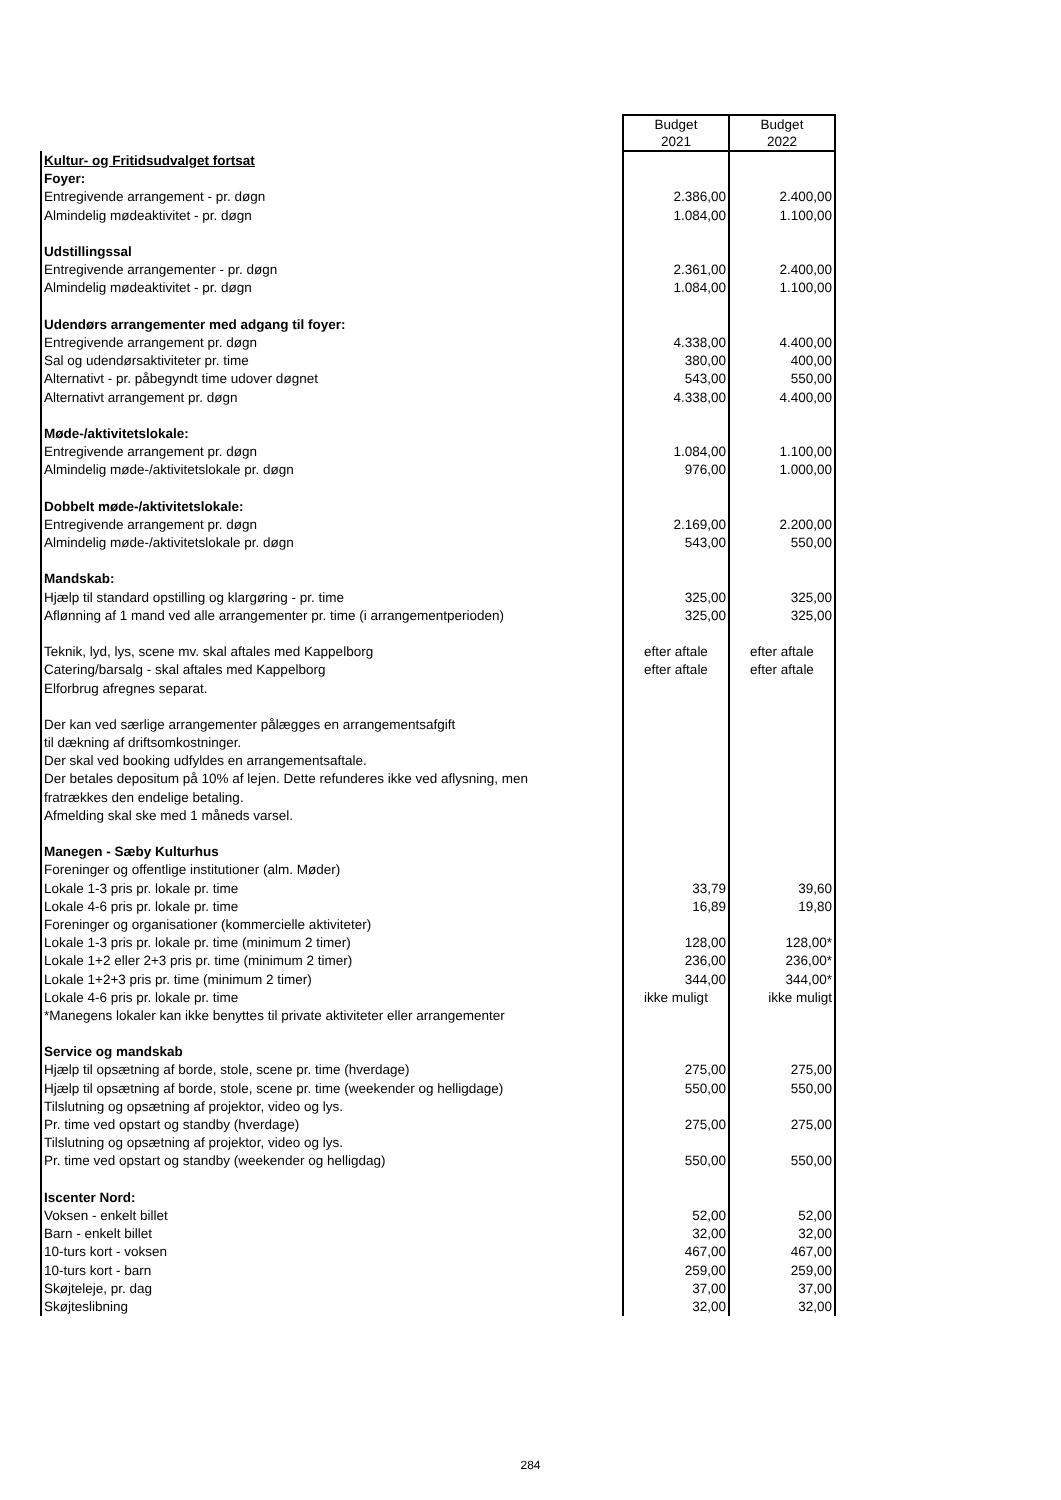| | Budget 2021 | Budget 2022 |
| Kultur- og Fritidsudvalget fortsat | | |
| Foyer: | | |
| Entregivende arrangement - pr. døgn | 2.386,00 | 2.400,00 |
| Almindelig mødeaktivitet - pr. døgn | 1.084,00 | 1.100,00 |
| Udstillingssal | | |
| Entregivende arrangementer - pr. døgn | 2.361,00 | 2.400,00 |
| Almindelig mødeaktivitet - pr. døgn | 1.084,00 | 1.100,00 |
| Udendørs arrangementer med adgang til foyer: | | |
| Entregivende arrangement pr. døgn | 4.338,00 | 4.400,00 |
| Sal og udendørsaktiviteter pr. time | 380,00 | 400,00 |
| Alternativt - pr. påbegyndt time udover døgnet | 543,00 | 550,00 |
| Alternativt arrangement pr. døgn | 4.338,00 | 4.400,00 |
| Møde-/aktivitetslokale: | | |
| Entregivende arrangement pr. døgn | 1.084,00 | 1.100,00 |
| Almindelig møde-/aktivitetslokale pr. døgn | 976,00 | 1.000,00 |
| Dobbelt møde-/aktivitetslokale: | | |
| Entregivende arrangement pr. døgn | 2.169,00 | 2.200,00 |
| Almindelig møde-/aktivitetslokale pr. døgn | 543,00 | 550,00 |
| Mandskab: | | |
| Hjælp til standard opstilling og klargøring - pr. time | 325,00 | 325,00 |
| Aflønning af 1 mand ved alle arrangementer pr. time (i arrangementperioden) | 325,00 | 325,00 |
| Teknik, lyd, lys, scene mv. skal aftales med Kappelborg | efter aftale | efter aftale |
| Catering/barsalg - skal aftales med Kappelborg | efter aftale | efter aftale |
| Elforbrug afregnes separat. | | |
| Der kan ved særlige arrangementer pålægges en arrangementsafgift | | |
| til dækning af driftsomkostninger. | | |
| Der skal ved booking udfyldes en arrangementsaftale. | | |
| Der betales depositum på 10% af lejen. Dette refunderes ikke ved aflysning, men | | |
| fratrækkes den endelige betaling. | | |
| Afmelding skal ske med 1 måneds varsel. | | |
| Manegen - Sæby Kulturhus | | |
| Foreninger og offentlige institutioner (alm. Møder) | | |
| Lokale 1-3 pris pr. lokale pr. time | 33,79 | 39,60 |
| Lokale 4-6 pris pr. lokale pr. time | 16,89 | 19,80 |
| Foreninger og organisationer (kommercielle aktiviteter) | | |
| Lokale 1-3 pris pr. lokale pr. time (minimum 2 timer) | 128,00 | 128,00* |
| Lokale 1+2 eller 2+3 pris pr. time (minimum 2 timer) | 236,00 | 236,00* |
| Lokale 1+2+3 pris pr. time (minimum 2 timer) | 344,00 | 344,00* |
| Lokale 4-6 pris pr. lokale pr. time | ikke muligt | ikke muligt |
| *Manegens lokaler kan ikke benyttes til private aktiviteter eller arrangementer | | |
| Service og mandskab | | |
| Hjælp til opsætning af borde, stole, scene pr. time (hverdage) | 275,00 | 275,00 |
| Hjælp til opsætning af borde, stole, scene pr. time (weekender og helligdage) | 550,00 | 550,00 |
| Tilslutning og opsætning af projektor, video og lys. | | |
| Pr. time ved opstart og standby (hverdage) | 275,00 | 275,00 |
| Tilslutning og opsætning af projektor, video og lys. | | |
| Pr. time ved opstart og standby (weekender og helligdag) | 550,00 | 550,00 |
| Iscenter Nord: | | |
| Voksen - enkelt billet | 52,00 | 52,00 |
| Barn - enkelt billet | 32,00 | 32,00 |
| 10-turs kort - voksen | 467,00 | 467,00 |
| 10-turs kort - barn | 259,00 | 259,00 |
| Skøjteleje, pr. dag | 37,00 | 37,00 |
| Skøjteslibning | 32,00 | 32,00 |
284